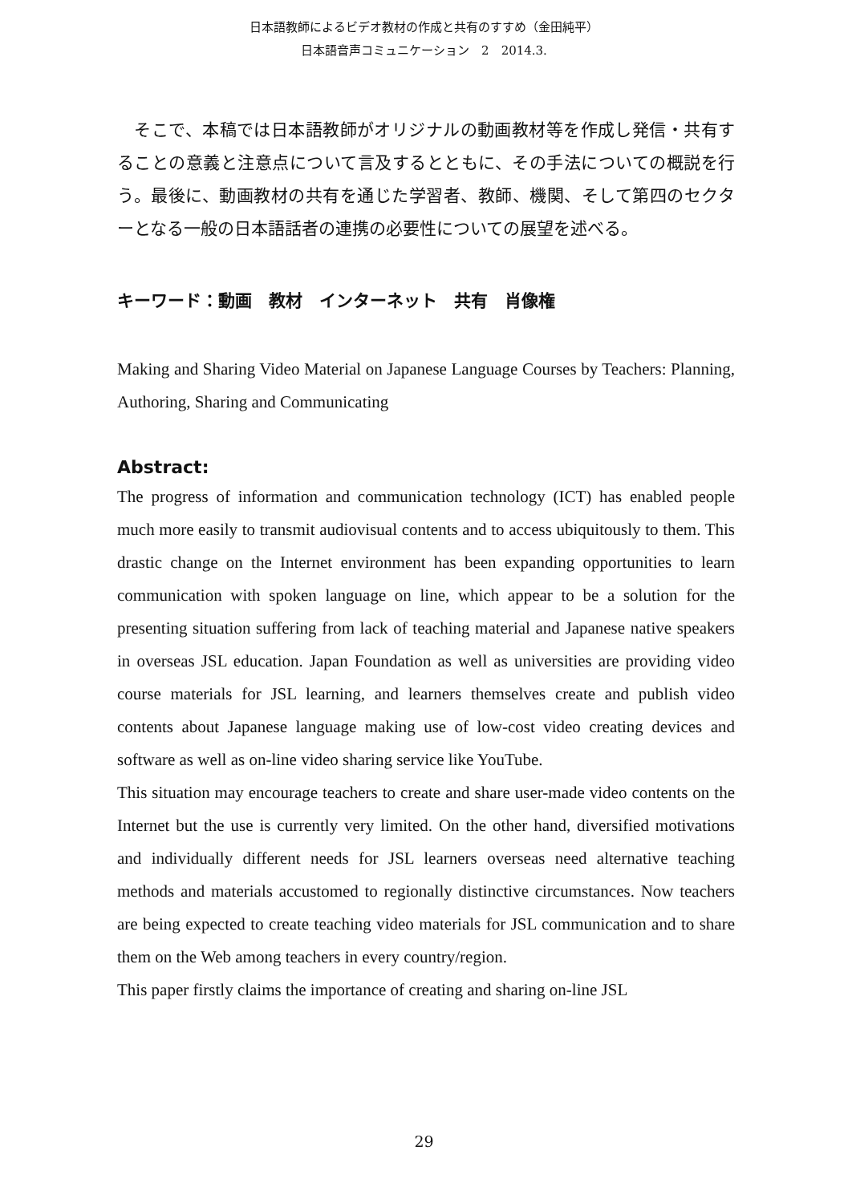日本語教師によるビデオ教材の作成と共有のすすめ（金田純平）
日本語音声コミュニケーション　2　2014.3.
　そこで、本稿では日本語教師がオリジナルの動画教材等を作成し発信・共有することの意義と注意点について言及するとともに、その手法についての概説を行う。最後に、動画教材の共有を通じた学習者、教師、機関、そして第四のセクターとなる一般の日本語話者の連携の必要性についての展望を述べる。
キーワード：動画　教材　インターネット　共有　肖像権
Making and Sharing Video Material on Japanese Language Courses by Teachers: Planning, Authoring, Sharing and Communicating
Abstract:
The progress of information and communication technology (ICT) has enabled people much more easily to transmit audiovisual contents and to access ubiquitously to them. This drastic change on the Internet environment has been expanding opportunities to learn communication with spoken language on line, which appear to be a solution for the presenting situation suffering from lack of teaching material and Japanese native speakers in overseas JSL education. Japan Foundation as well as universities are providing video course materials for JSL learning, and learners themselves create and publish video contents about Japanese language making use of low-cost video creating devices and software as well as on-line video sharing service like YouTube.
This situation may encourage teachers to create and share user-made video contents on the Internet but the use is currently very limited. On the other hand, diversified motivations and individually different needs for JSL learners overseas need alternative teaching methods and materials accustomed to regionally distinctive circumstances. Now teachers are being expected to create teaching video materials for JSL communication and to share them on the Web among teachers in every country/region.
This paper firstly claims the importance of creating and sharing on-line JSL
29